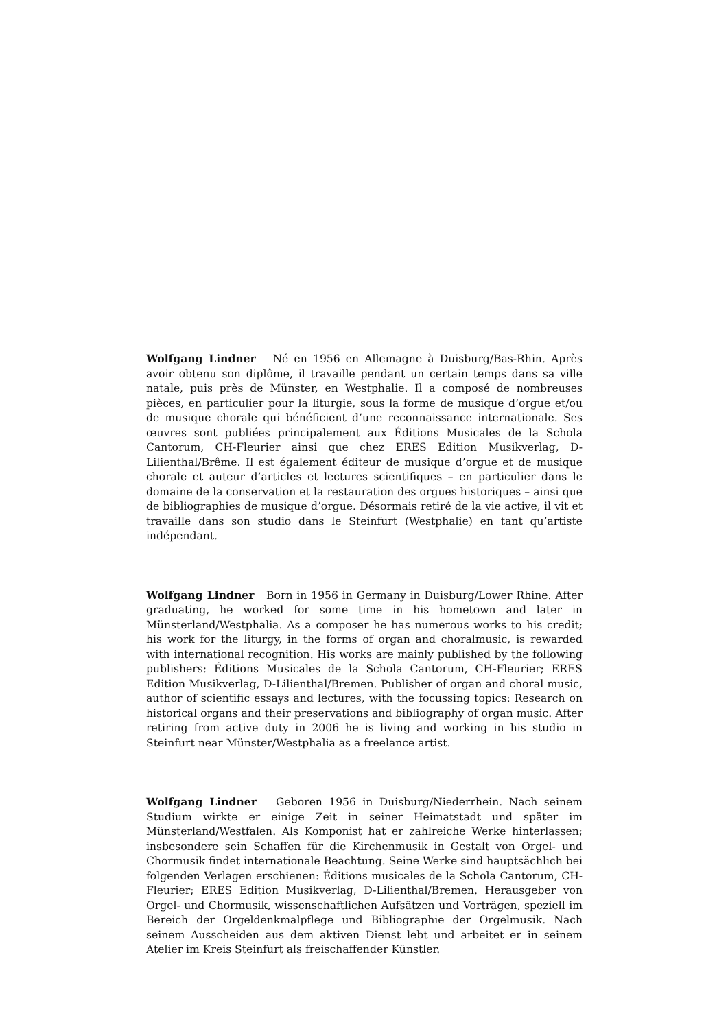Wolfgang Lindner Né en 1956 en Allemagne à Duisburg/Bas-Rhin. Après avoir obtenu son diplôme, il travaille pendant un certain temps dans sa ville natale, puis près de Münster, en Westphalie. Il a composé de nombreuses pièces, en particulier pour la liturgie, sous la forme de musique d’orgue et/ou de musique chorale qui bénéficient d’une reconnaissance internationale. Ses œuvres sont publiées principalement aux Éditions Musicales de la Schola Cantorum, CH-Fleurier ainsi que chez ERES Edition Musikverlag, D-Lilienthal/Brême. Il est également éditeur de musique d’orgue et de musique chorale et auteur d’articles et lectures scientifiques – en particulier dans le domaine de la conservation et la restauration des orgues historiques – ainsi que de bibliographies de musique d’orgue. Désormais retiré de la vie active, il vit et travaille dans son studio dans le Steinfurt (Westphalie) en tant qu’artiste indépendant.
Wolfgang Lindner Born in 1956 in Germany in Duisburg/Lower Rhine. After graduating, he worked for some time in his hometown and later in Münsterland/Westphalia. As a composer he has numerous works to his credit; his work for the liturgy, in the forms of organ and choralmusic, is rewarded with international recognition. His works are mainly published by the following publishers: Éditions Musicales de la Schola Cantorum, CH-Fleurier; ERES Edition Musikverlag, D-Lilienthal/Bremen. Publisher of organ and choral music, author of scientific essays and lectures, with the focussing topics: Research on historical organs and their preservations and bibliography of organ music. After retiring from active duty in 2006 he is living and working in his studio in Steinfurt near Münster/Westphalia as a freelance artist.
Wolfgang Lindner Geboren 1956 in Duisburg/Niederrhein. Nach seinem Studium wirkte er einige Zeit in seiner Heimatstadt und später im Münsterland/Westfalen. Als Komponist hat er zahlreiche Werke hinterlassen; insbesondere sein Schaffen für die Kirchenmusik in Gestalt von Orgel- und Chormusik findet internationale Beachtung. Seine Werke sind hauptsächlich bei folgenden Verlagen erschienen: Éditions musicales de la Schola Cantorum, CH-Fleurier; ERES Edition Musikverlag, D-Lilienthal/Bremen. Herausgeber von Orgel- und Chormusik, wissenschaftlichen Aufsätzen und Vorträgen, speziell im Bereich der Orgeldenkmalpflege und Bibliographie der Orgelmusik. Nach seinem Ausscheiden aus dem aktiven Dienst lebt und arbeitet er in seinem Atelier im Kreis Steinfurt als freischaffender Künstler.